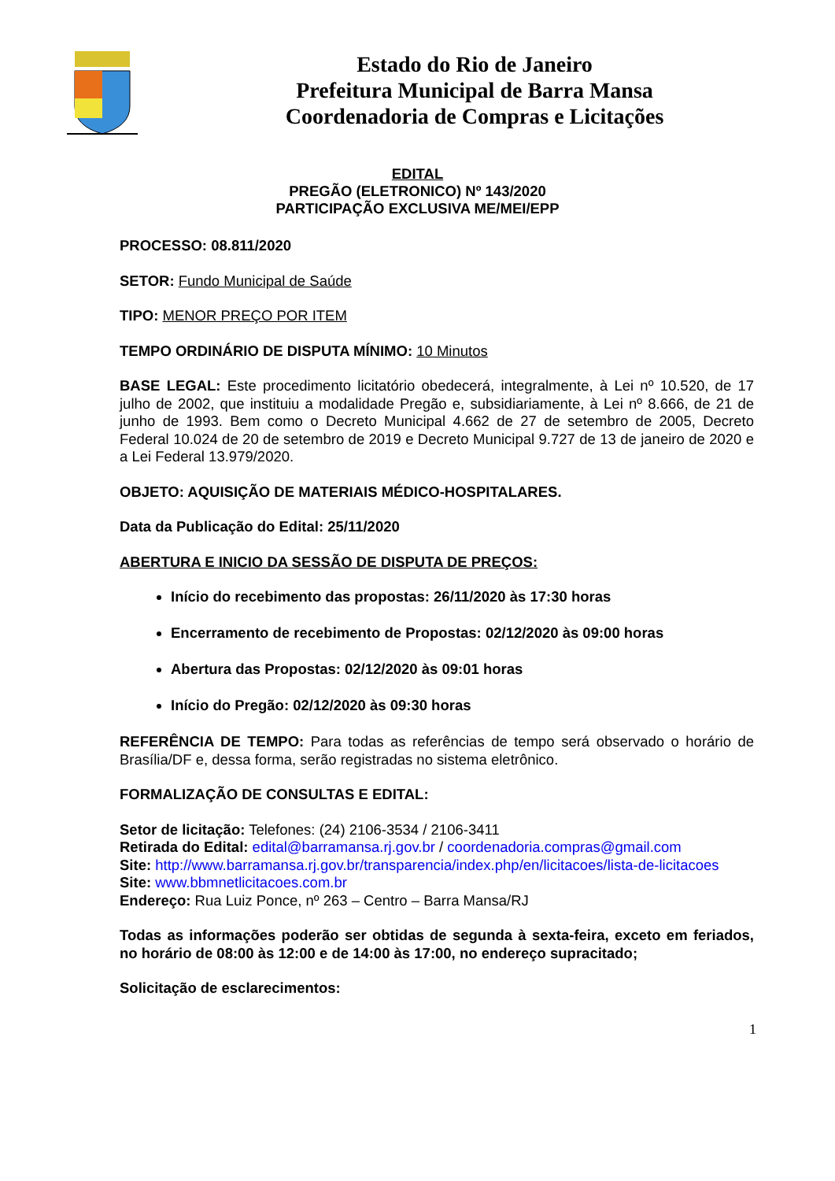Estado do Rio de Janeiro
Prefeitura Municipal de Barra Mansa
Coordenadoria de Compras e Licitações
EDITAL
PREGÃO (ELETRONICO) Nº 143/2020
PARTICIPAÇÃO EXCLUSIVA ME/MEI/EPP
PROCESSO: 08.811/2020
SETOR: Fundo Municipal de Saúde
TIPO: MENOR PREÇO POR ITEM
TEMPO ORDINÁRIO DE DISPUTA MÍNIMO: 10 Minutos
BASE LEGAL: Este procedimento licitatório obedecerá, integralmente, à Lei nº 10.520, de 17 julho de 2002, que instituiu a modalidade Pregão e, subsidiariamente, à Lei nº 8.666, de 21 de junho de 1993. Bem como o Decreto Municipal 4.662 de 27 de setembro de 2005, Decreto Federal 10.024 de 20 de setembro de 2019 e Decreto Municipal 9.727 de 13 de janeiro de 2020 e a Lei Federal 13.979/2020.
OBJETO: AQUISIÇÃO DE MATERIAIS MÉDICO-HOSPITALARES.
Data da Publicação do Edital: 25/11/2020
ABERTURA E INICIO DA SESSÃO DE DISPUTA DE PREÇOS:
Início do recebimento das propostas: 26/11/2020 às 17:30 horas
Encerramento de recebimento de Propostas: 02/12/2020 às 09:00 horas
Abertura das Propostas: 02/12/2020 às 09:01 horas
Início do Pregão: 02/12/2020 às 09:30 horas
REFERÊNCIA DE TEMPO: Para todas as referências de tempo será observado o horário de Brasília/DF e, dessa forma, serão registradas no sistema eletrônico.
FORMALIZAÇÃO DE CONSULTAS E EDITAL:
Setor de licitação: Telefones: (24) 2106-3534 / 2106-3411
Retirada do Edital: edital@barramansa.rj.gov.br / coordenadoria.compras@gmail.com
Site: http://www.barramansa.rj.gov.br/transparencia/index.php/en/licitacoes/lista-de-licitacoes
Site: www.bbmnetlicitacoes.com.br
Endereço: Rua Luiz Ponce, nº 263 – Centro – Barra Mansa/RJ
Todas as informações poderão ser obtidas de segunda à sexta-feira, exceto em feriados, no horário de 08:00 às 12:00 e de 14:00 às 17:00, no endereço supracitado;
Solicitação de esclarecimentos:
1